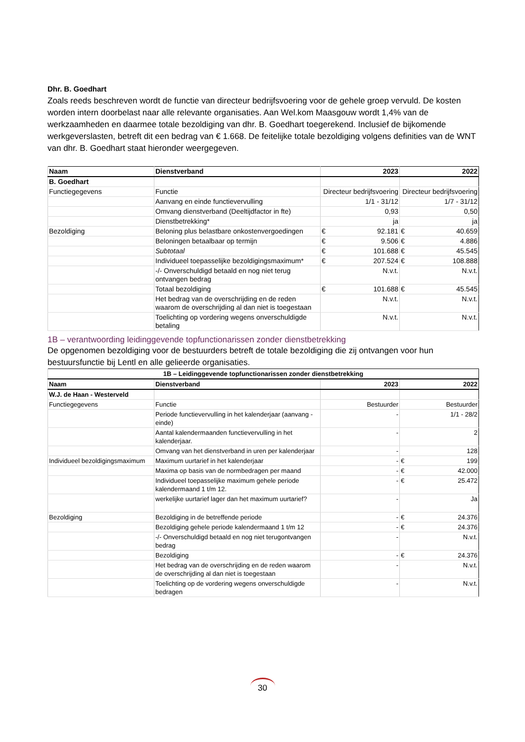Dhr. B. Goedhart
Zoals reeds beschreven wordt de functie van directeur bedrijfsvoering voor de gehele groep vervuld. De kosten worden intern doorbelast naar alle relevante organisaties. Aan Wel.kom Maasgouw wordt 1,4% van de werkzaamheden en daarmee totale bezoldiging van dhr. B. Goedhart toegerekend. Inclusief de bijkomende werkgeverslasten, betreft dit een bedrag van € 1.668. De feitelijke totale bezoldiging volgens definities van de WNT van dhr. B. Goedhart staat hieronder weergegeven.
| Naam | Dienstverband | 2023 | 2022 |
| --- | --- | --- | --- |
| B. Goedhart | | | |
| Functiegegevens | Functie | Directeur bedrijfsvoering | Directeur bedrijfsvoering |
| | Aanvang en einde functievervulling | 1/1 - 31/12 | 1/7 - 31/12 |
| | Omvang dienstverband (Deeltijdfactor in fte) | 0,93 | 0,50 |
| | Dienstbetrekking* | ja | ja |
| Bezoldiging | Beloning plus belastbare onkostenvergoedingen | € 92.181 | € 40.659 |
| | Beloningen betaalbaar op termijn | € 9.506 | € 4.886 |
| | Subtotaal | € 101.688 | € 45.545 |
| | Individueel toepasselijke bezoldigingsmaximum* | € 207.524 | € 108.888 |
| | -/- Onverschuldigd betaald en nog niet terug ontvangen bedrag | N.v.t. | N.v.t. |
| | Totaal bezoldiging | € 101.688 | € 45.545 |
| | Het bedrag van de overschrijding en de reden waarom de overschrijding al dan niet is toegestaan | N.v.t. | N.v.t. |
| | Toelichting op vordering wegens onverschuldigde betaling | N.v.t. | N.v.t. |
1B – verantwoording leidinggevende topfunctionarissen zonder dienstbetrekking
De opgenomen bezoldiging voor de bestuurders betreft de totale bezoldiging die zij ontvangen voor hun bestuursfunctie bij Lentl en alle gelieerde organisaties.
| 1B – Leidinggevende topfunctionarissen zonder dienstbetrekking | | | |
| --- | --- | --- | --- |
| Naam | Dienstverband | 2023 | 2022 |
| W.J. de Haan - Westerveld | | | |
| Functiegegevens | Functie | Bestuurder | Bestuurder |
| | Periode functievervulling in het kalenderjaar (aanvang - einde) | - | 1/1 - 28/2 |
| | Aantal kalendermaanden functievervulling in het kalenderjaar. | - | 2 |
| | Omvang van het dienstverband in uren per kalenderjaar | - | 128 |
| Individueel bezoldigingsmaximum | Maximum uurtarief in het kalenderjaar | - | € 199 |
| | Maxima op basis van de normbedragen per maand | - | € 42.000 |
| | Individueel toepasselijke maximum gehele periode kalendermaand 1 t/m 12. | - | € 25.472 |
| | werkelijke uurtarief lager dan het maximum uurtarief? | - | Ja |
| Bezoldiging | Bezoldiging in de betreffende periode | - | € 24.376 |
| | Bezoldiging gehele periode kalendermaand 1 t/m 12 | - | € 24.376 |
| | -/- Onverschuldigd betaald en nog niet terugontvangen bedrag | - | N.v.t. |
| | Bezoldiging | - | € 24.376 |
| | Het bedrag van de overschrijding en de reden waarom de overschrijding al dan niet is toegestaan | - | N.v.t. |
| | Toelichting op de vordering wegens onverschuldigde bedragen | - | N.v.t. |
30